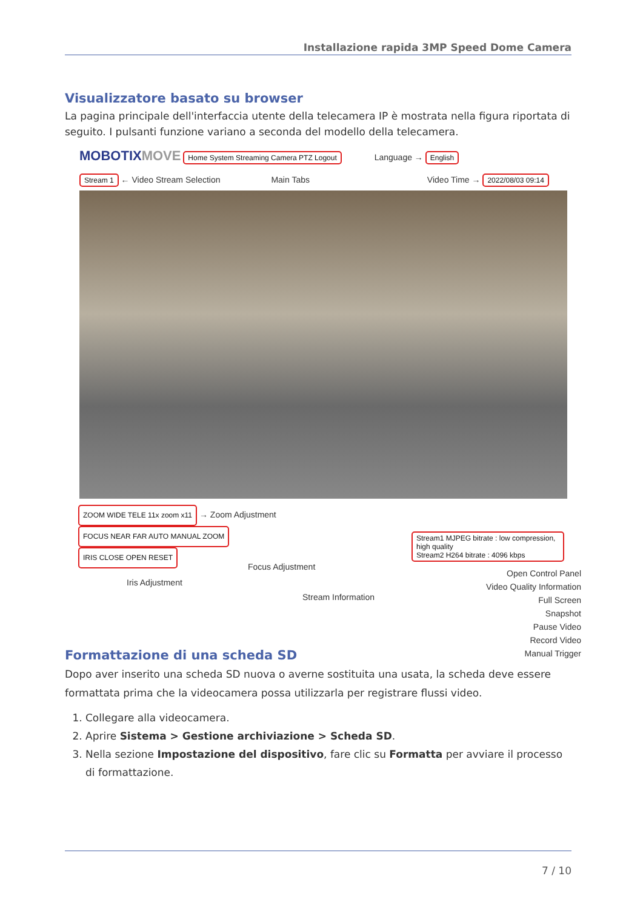Installazione rapida 3MP Speed Dome Camera
Visualizzatore basato su browser
La pagina principale dell'interfaccia utente della telecamera IP è mostrata nella figura riportata di seguito. I pulsanti funzione variano a seconda del modello della telecamera.
MOBOTIX MOVE Home System Streaming Camera PTZ Logout Language → English
Stream 1 ← Video Stream Selection Main Tabs Video Time → 2022/08/03 09:14
ZOOM WIDE TELE 11x zoom x11 → Zoom Adjustment
FOCUS NEAR FAR AUTO MANUAL ZOOM
IRIS CLOSE OPEN RESET
Stream1 MJPEG bitrate : low compression, high quality
Stream2 H264 bitrate : 4096 kbps
Iris Adjustment
Focus Adjustment
Open Control Panel
Video Quality Information
Full Screen
Snapshot
Pause Video
Record Video
Manual Trigger
Stream Information
Formattazione di una scheda SD
Dopo aver inserito una scheda SD nuova o averne sostituita una usata, la scheda deve essere formattata prima che la videocamera possa utilizzarla per registrare flussi video.
1. Collegare alla videocamera.
2. Aprire Sistema > Gestione archiviazione > Scheda SD.
3. Nella sezione Impostazione del dispositivo, fare clic su Formatta per avviare il processo di formattazione.
7 / 10